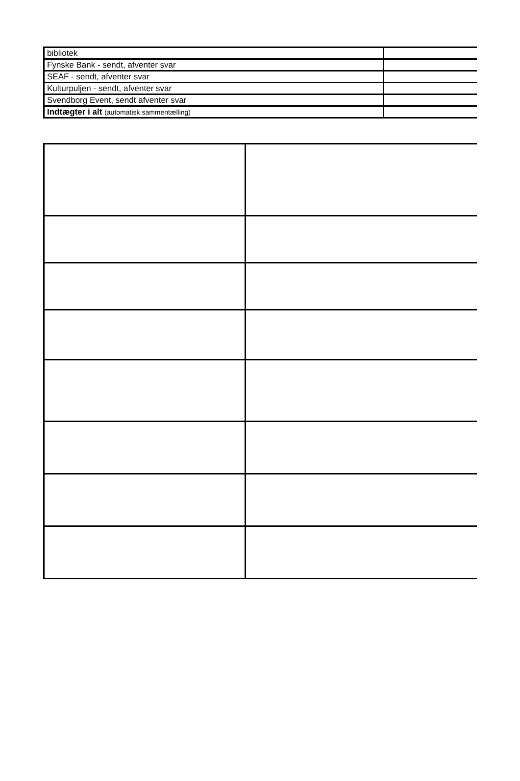| bibliotek | |
| Fynske Bank - sendt, afventer svar | |
| SEAF - sendt, afventer svar | |
| Kulturpuljen - sendt, afventer svar | |
| Svendborg Event, sendt afventer svar | |
| Indtægter i alt (automatisk sammentælling) | |